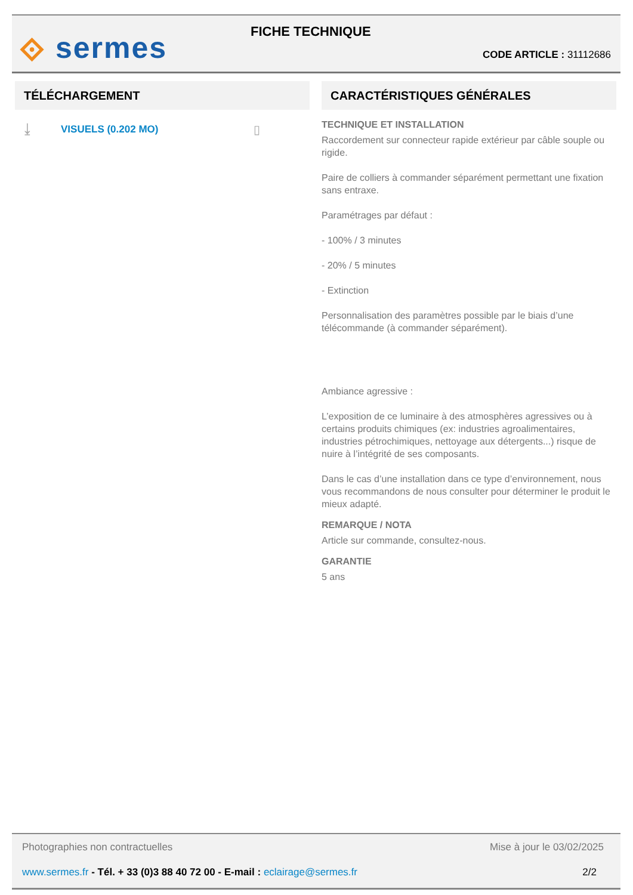⟐ sermes FICHE TECHNIQUE
CODE ARTICLE : 31112686
TÉLÉCHARGEMENT
⤓ VISUELS (0.202 MO) ▯
CARACTÉRISTIQUES GÉNÉRALES
TECHNIQUE ET INSTALLATION
Raccordement sur connecteur rapide extérieur par câble souple ou rigide.
Paire de colliers à commander séparément permettant une fixation sans entraxe.
Paramétrages par défaut :
- 100% / 3 minutes
- 20% / 5 minutes
- Extinction
Personnalisation des paramètres possible par le biais d’une télécommande (à commander séparément).
Ambiance agressive :
L’exposition de ce luminaire à des atmosphères agressives ou à certains produits chimiques (ex: industries agroalimentaires, industries pétrochimiques, nettoyage aux détergents...) risque de nuire à l’intégrité de ses composants.
Dans le cas d’une installation dans ce type d’environnement, nous vous recommandons de nous consulter pour déterminer le produit le mieux adapté.
REMARQUE / NOTA
Article sur commande, consultez-nous.
GARANTIE
5 ans
Photographies non contractuelles Mise à jour le 03/02/2025
www.sermes.fr - Tél. + 33 (0)3 88 40 72 00 - E-mail : eclairage@sermes.fr 2/2